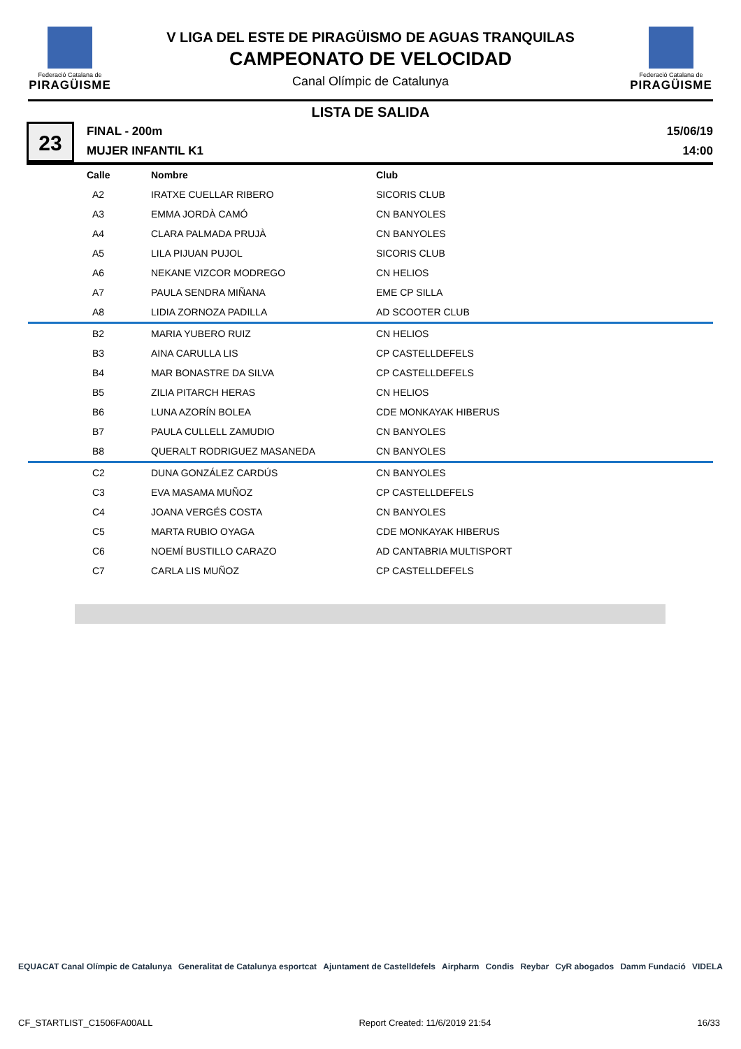Federació Catalana de
PIRAGÜISME
V LIGA DEL ESTE DE PIRAGÜISMO DE AGUAS TRANQUILAS
CAMPEONATO DE VELOCIDAD
Canal Olímpic de Catalunya
Federació Catalana de
PIRAGÜISME
LISTA DE SALIDA
23
FINAL - 200m
MUJER INFANTIL K1
15/06/19
14:00
| Calle | Nombre | Club |
| --- | --- | --- |
| A2 | IRATXE CUELLAR RIBERO | SICORIS CLUB |
| A3 | EMMA JORDÀ CAMÓ | CN BANYOLES |
| A4 | CLARA PALMADA PRUJÀ | CN BANYOLES |
| A5 | LILA PIJUAN PUJOL | SICORIS CLUB |
| A6 | NEKANE VIZCOR MODREGO | CN HELIOS |
| A7 | PAULA SENDRA MIÑANA | EME CP SILLA |
| A8 | LIDIA ZORNOZA PADILLA | AD SCOOTER CLUB |
| B2 | MARIA YUBERO RUIZ | CN HELIOS |
| B3 | AINA CARULLA LIS | CP CASTELLDEFELS |
| B4 | MAR BONASTRE DA SILVA | CP CASTELLDEFELS |
| B5 | ZILIA PITARCH HERAS | CN HELIOS |
| B6 | LUNA AZORÍN BOLEA | CDE MONKAYAK HIBERUS |
| B7 | PAULA CULLELL ZAMUDIO | CN BANYOLES |
| B8 | QUERALT RODRIGUEZ MASANEDA | CN BANYOLES |
| C2 | DUNA GONZÁLEZ CARDÚS | CN BANYOLES |
| C3 | EVA MASAMA MUÑOZ | CP CASTELLDEFELS |
| C4 | JOANA VERGÉS COSTA | CN BANYOLES |
| C5 | MARTA RUBIO OYAGA | CDE MONKAYAK HIBERUS |
| C6 | NOEMÍ BUSTILLO CARAZO | AD CANTABRIA MULTISPORT |
| C7 | CARLA LIS MUÑOZ | CP CASTELLDEFELS |
EQUACAT Canal Olímpic de Catalunya Generalitat de Catalunya esportcat Ajuntament de Castelldefels Airpharm Condis Reybar CyR abogados Damm Fundació VIDELA
CF_STARTLIST_C1506FA00ALL Report Created: 11/6/2019 21:54 16/33